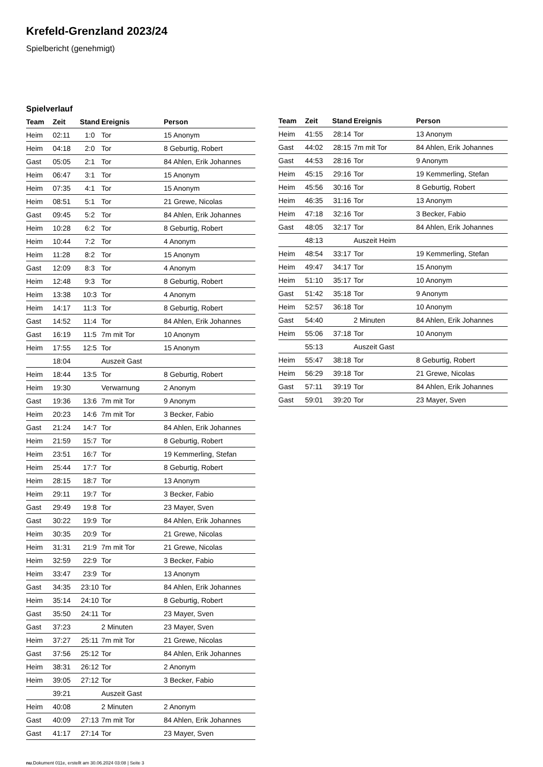Krefeld-Grenzland 2023/24
Spielbericht (genehmigt)
Spielverlauf
| Team | Zeit | Stand | Ereignis | Person |
| --- | --- | --- | --- | --- |
| Heim | 02:11 | 1:0 | Tor | 15 Anonym |
| Heim | 04:18 | 2:0 | Tor | 8 Geburtig, Robert |
| Gast | 05:05 | 2:1 | Tor | 84 Ahlen, Erik Johannes |
| Heim | 06:47 | 3:1 | Tor | 15 Anonym |
| Heim | 07:35 | 4:1 | Tor | 15 Anonym |
| Heim | 08:51 | 5:1 | Tor | 21 Grewe, Nicolas |
| Gast | 09:45 | 5:2 | Tor | 84 Ahlen, Erik Johannes |
| Heim | 10:28 | 6:2 | Tor | 8 Geburtig, Robert |
| Heim | 10:44 | 7:2 | Tor | 4 Anonym |
| Heim | 11:28 | 8:2 | Tor | 15 Anonym |
| Gast | 12:09 | 8:3 | Tor | 4 Anonym |
| Heim | 12:48 | 9:3 | Tor | 8 Geburtig, Robert |
| Heim | 13:38 | 10:3 | Tor | 4 Anonym |
| Heim | 14:17 | 11:3 | Tor | 8 Geburtig, Robert |
| Gast | 14:52 | 11:4 | Tor | 84 Ahlen, Erik Johannes |
| Gast | 16:19 | 11:5 | 7m mit Tor | 10 Anonym |
| Heim | 17:55 | 12:5 | Tor | 15 Anonym |
| | 18:04 | | Auszeit Gast | |
| Heim | 18:44 | 13:5 | Tor | 8 Geburtig, Robert |
| Heim | 19:30 | | Verwarnung | 2 Anonym |
| Gast | 19:36 | 13:6 | 7m mit Tor | 9 Anonym |
| Heim | 20:23 | 14:6 | 7m mit Tor | 3 Becker, Fabio |
| Gast | 21:24 | 14:7 | Tor | 84 Ahlen, Erik Johannes |
| Heim | 21:59 | 15:7 | Tor | 8 Geburtig, Robert |
| Heim | 23:51 | 16:7 | Tor | 19 Kemmerling, Stefan |
| Heim | 25:44 | 17:7 | Tor | 8 Geburtig, Robert |
| Heim | 28:15 | 18:7 | Tor | 13 Anonym |
| Heim | 29:11 | 19:7 | Tor | 3 Becker, Fabio |
| Gast | 29:49 | 19:8 | Tor | 23 Mayer, Sven |
| Gast | 30:22 | 19:9 | Tor | 84 Ahlen, Erik Johannes |
| Heim | 30:35 | 20:9 | Tor | 21 Grewe, Nicolas |
| Heim | 31:31 | 21:9 | 7m mit Tor | 21 Grewe, Nicolas |
| Heim | 32:59 | 22:9 | Tor | 3 Becker, Fabio |
| Heim | 33:47 | 23:9 | Tor | 13 Anonym |
| Gast | 34:35 | 23:10 | Tor | 84 Ahlen, Erik Johannes |
| Heim | 35:14 | 24:10 | Tor | 8 Geburtig, Robert |
| Gast | 35:50 | 24:11 | Tor | 23 Mayer, Sven |
| Gast | 37:23 | | 2 Minuten | 23 Mayer, Sven |
| Heim | 37:27 | 25:11 | 7m mit Tor | 21 Grewe, Nicolas |
| Gast | 37:56 | 25:12 | Tor | 84 Ahlen, Erik Johannes |
| Heim | 38:31 | 26:12 | Tor | 2 Anonym |
| Heim | 39:05 | 27:12 | Tor | 3 Becker, Fabio |
| | 39:21 | | Auszeit Gast | |
| Heim | 40:08 | | 2 Minuten | 2 Anonym |
| Gast | 40:09 | 27:13 | 7m mit Tor | 84 Ahlen, Erik Johannes |
| Gast | 41:17 | 27:14 | Tor | 23 Mayer, Sven |
| Team | Zeit | Stand | Ereignis | Person |
| --- | --- | --- | --- | --- |
| Heim | 41:55 | 28:14 | Tor | 13 Anonym |
| Gast | 44:02 | 28:15 | 7m mit Tor | 84 Ahlen, Erik Johannes |
| Gast | 44:53 | 28:16 | Tor | 9 Anonym |
| Heim | 45:15 | 29:16 | Tor | 19 Kemmerling, Stefan |
| Heim | 45:56 | 30:16 | Tor | 8 Geburtig, Robert |
| Heim | 46:35 | 31:16 | Tor | 13 Anonym |
| Heim | 47:18 | 32:16 | Tor | 3 Becker, Fabio |
| Gast | 48:05 | 32:17 | Tor | 84 Ahlen, Erik Johannes |
| | 48:13 | | Auszeit Heim | |
| Heim | 48:54 | 33:17 | Tor | 19 Kemmerling, Stefan |
| Heim | 49:47 | 34:17 | Tor | 15 Anonym |
| Heim | 51:10 | 35:17 | Tor | 10 Anonym |
| Gast | 51:42 | 35:18 | Tor | 9 Anonym |
| Heim | 52:57 | 36:18 | Tor | 10 Anonym |
| Gast | 54:40 | | 2 Minuten | 84 Ahlen, Erik Johannes |
| Heim | 55:06 | 37:18 | Tor | 10 Anonym |
| | 55:13 | | Auszeit Gast | |
| Heim | 55:47 | 38:18 | Tor | 8 Geburtig, Robert |
| Heim | 56:29 | 39:18 | Tor | 21 Grewe, Nicolas |
| Gast | 57:11 | 39:19 | Tor | 84 Ahlen, Erik Johannes |
| Gast | 59:01 | 39:20 | Tor | 23 Mayer, Sven |
nu.Dokument 011e, erstellt am 30.06.2024 03:08 | Seite 3